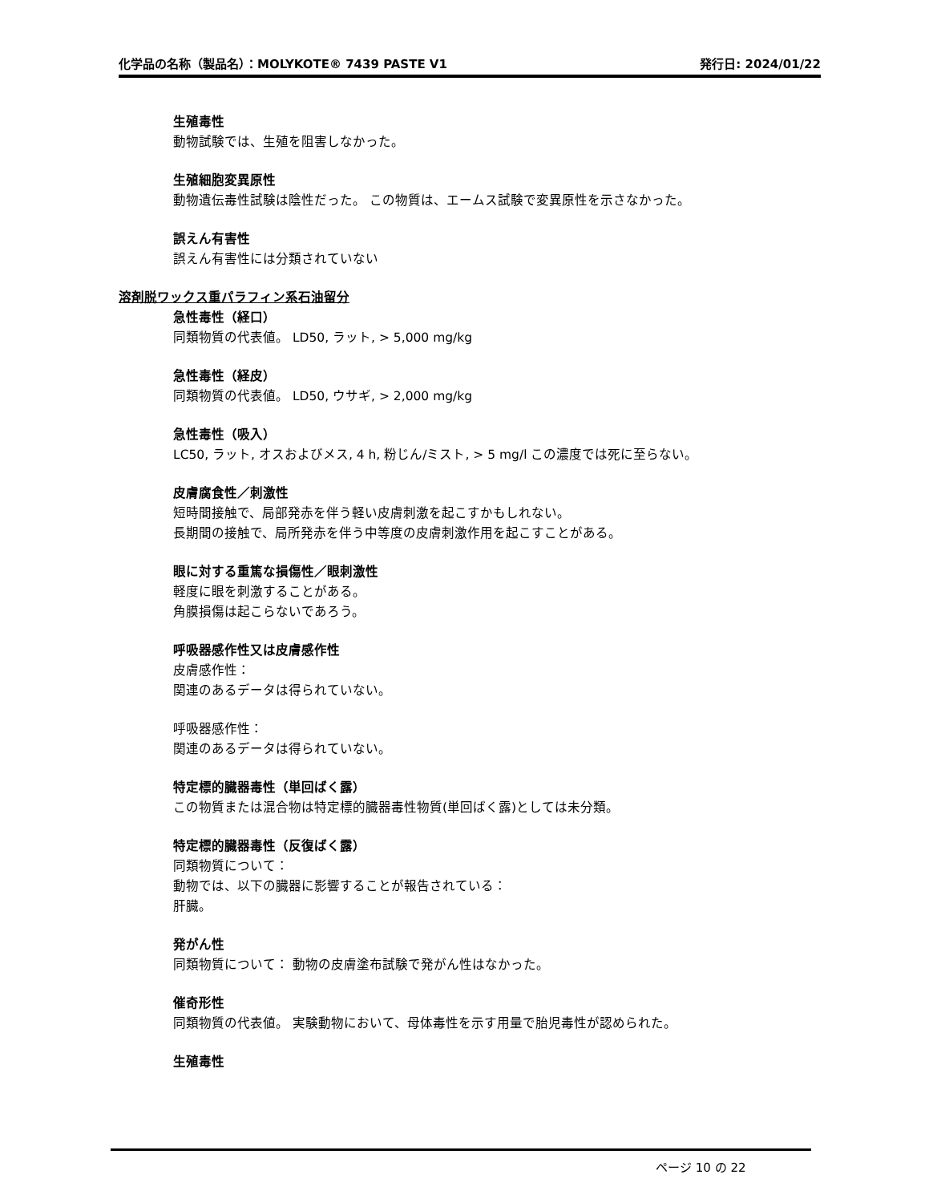化学品の名称（製品名）：MOLYKOTE® 7439 PASTE V1 発行日: 2024/01/22
生殖毒性
動物試験では、生殖を阻害しなかった。
生殖細胞変異原性
動物遺伝毒性試験は陰性だった。 この物質は、エームス試験で変異原性を示さなかった。
誤えん有害性
誤えん有害性には分類されていない
溶剤脱ワックス重パラフィン系石油留分
急性毒性（経口）
同類物質の代表値。 LD50, ラット, > 5,000 mg/kg
急性毒性（経皮）
同類物質の代表値。 LD50, ウサギ, > 2,000 mg/kg
急性毒性（吸入）
LC50, ラット, オスおよびメス, 4 h, 粉じん/ミスト, > 5 mg/l この濃度では死に至らない。
皮膚腐食性／刺激性
短時間接触で、局部発赤を伴う軽い皮膚刺激を起こすかもしれない。
長期間の接触で、局所発赤を伴う中等度の皮膚刺激作用を起こすことがある。
眼に対する重篤な損傷性／眼刺激性
軽度に眼を刺激することがある。
角膜損傷は起こらないであろう。
呼吸器感作性又は皮膚感作性
皮膚感作性：
関連のあるデータは得られていない。
呼吸器感作性：
関連のあるデータは得られていない。
特定標的臓器毒性（単回ばく露）
この物質または混合物は特定標的臓器毒性物質(単回ばく露)としては未分類。
特定標的臓器毒性（反復ばく露）
同類物質について：
動物では、以下の臓器に影響することが報告されている：
肝臓。
発がん性
同類物質について： 動物の皮膚塗布試験で発がん性はなかった。
催奇形性
同類物質の代表値。 実験動物において、母体毒性を示す用量で胎児毒性が認められた。
生殖毒性
ページ 10 の 22